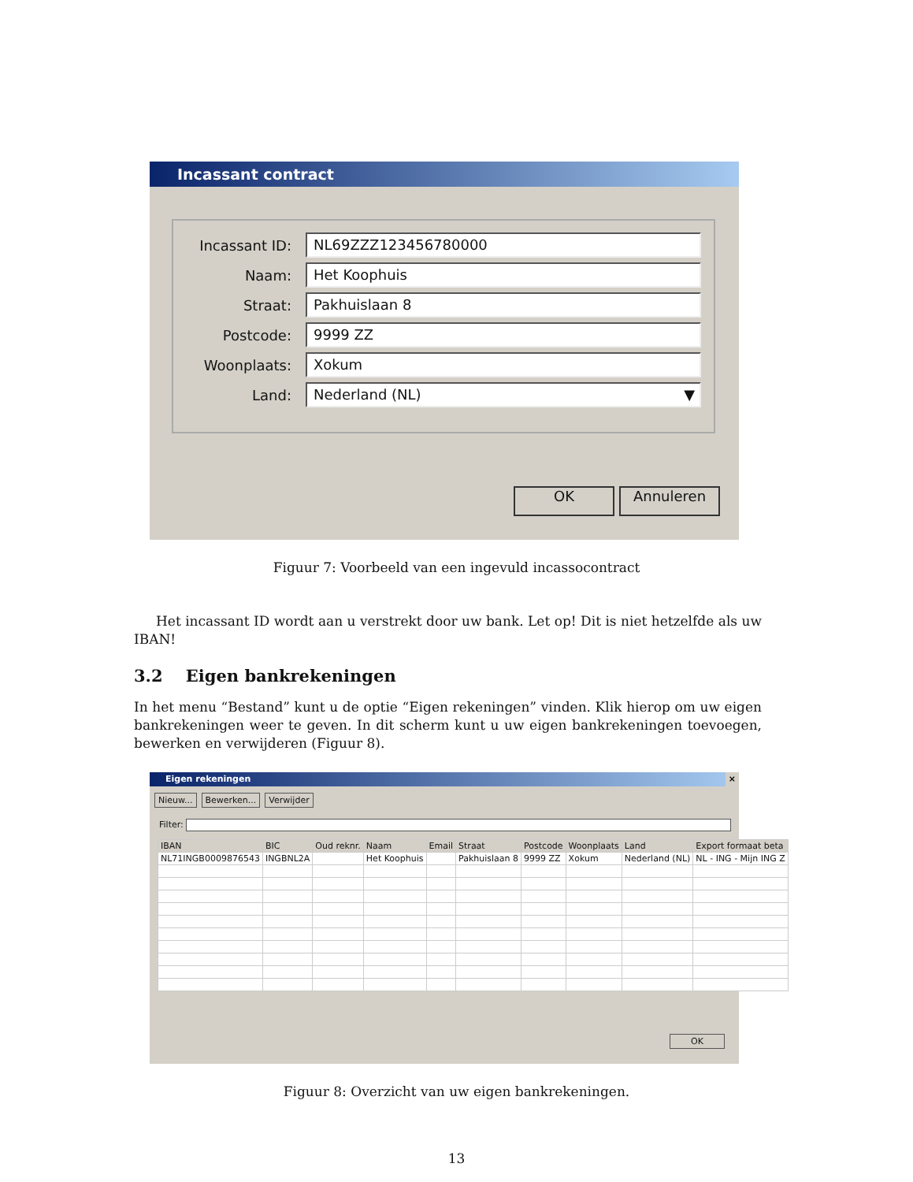Incassant contract
Incassant ID:
NL69ZZZ123456780000
Naam:
Het Koophuis
Straat:
Pakhuislaan 8
Postcode:
9999 ZZ
Woonplaats:
Xokum
Land:
Nederland (NL) ▼
OK Annuleren
Figuur 7: Voorbeeld van een ingevuld incassocontract
Het incassant ID wordt aan u verstrekt door uw bank. Let op! Dit is niet hetzelfde als uw IBAN!
3.2 Eigen bankrekeningen
In het menu “Bestand” kunt u de optie “Eigen rekeningen” vinden. Klik hierop om uw eigen bankrekeningen weer te geven. In dit scherm kunt u uw eigen bankrekeningen toevoegen, bewerken en verwijderen (Figuur 8).
Eigen rekeningen ×
Nieuw... Bewerken... Verwijder
Filter:
| IBAN | BIC | Oud reknr. | Naam | Email | Straat | Postcode | Woonplaats | Land | Export formaat beta |
| --- | --- | --- | --- | --- | --- | --- | --- | --- | --- |
| NL71INGB0009876543 | INGBNL2A | | Het Koophuis | | Pakhuislaan 8 | 9999 ZZ | Xokum | Nederland (NL) | NL - ING - Mijn ING Z |
OK
Figuur 8: Overzicht van uw eigen bankrekeningen.
13